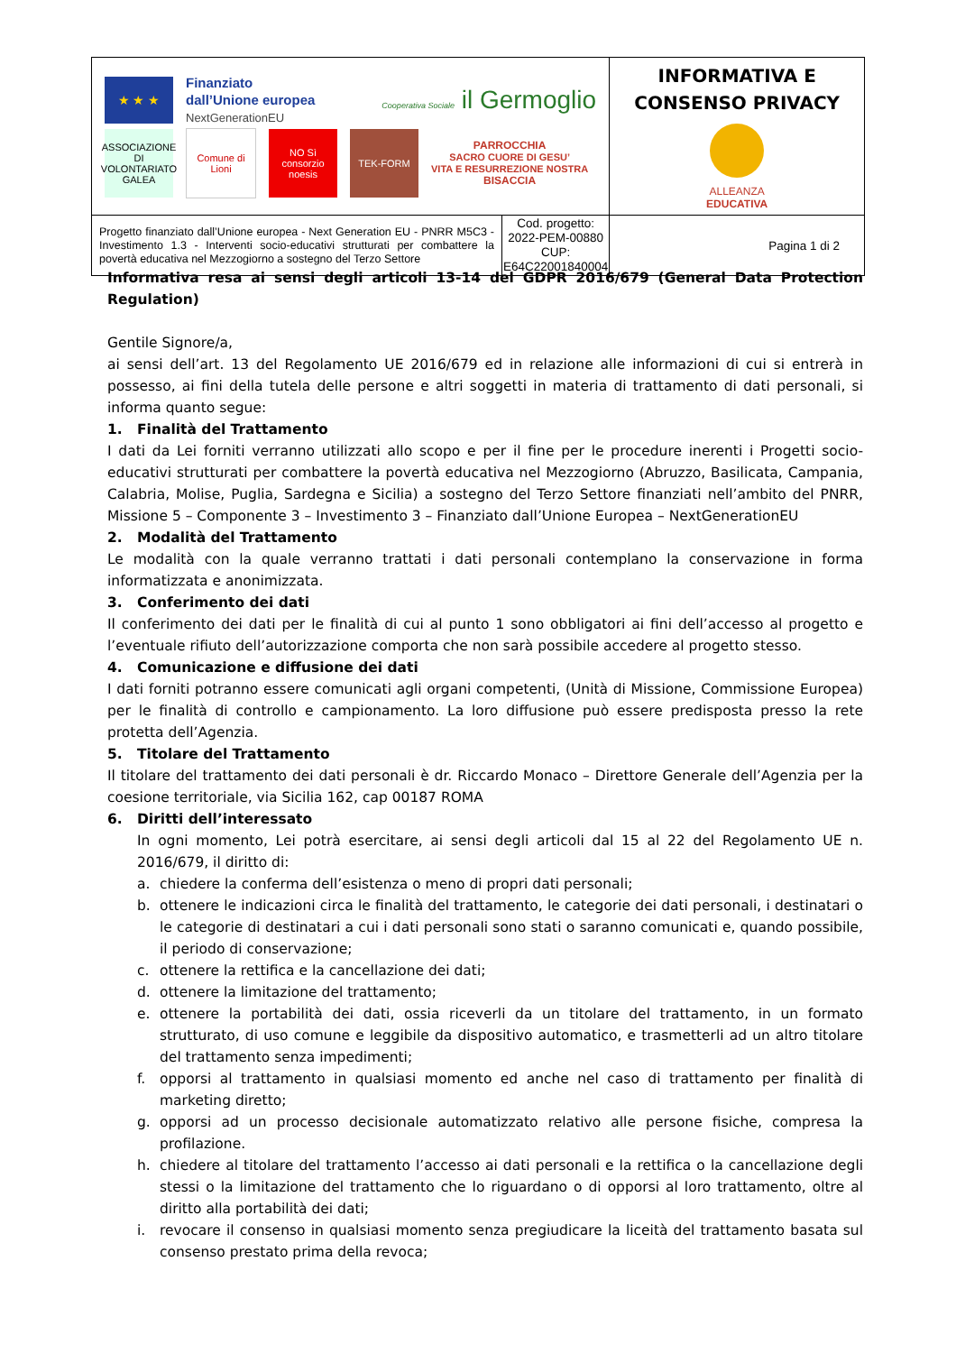| ★ ★ ★ Finanziato dall’Unione europea NextGenerationEU Cooperativa Sociale il Germoglio ASSOCIAZIONE DI VOLONTARIATO GALEA Comune di Lioni NO Sì consorzio noesis TEK-FORM PARROCCHIA SACRO CUORE DI GESU’ VITA E RESURREZIONE NOSTRA BISACCIA | | INFORMATIVA E CONSENSO PRIVACY ALLEANZA EDUCATIVA |
| Progetto finanziato dall’Unione europea - Next Generation EU - PNRR M5C3 - Investimento 1.3 - Interventi socio-educativi strutturati per combattere la povertà educativa nel Mezzogiorno a sostegno del Terzo Settore | Cod. progetto: 2022-PEM-00880 CUP: E64C22001840004 | Pagina 1 di 2 |
Informativa resa ai sensi degli articoli 13-14 del GDPR 2016/679 (General Data Protection Regulation)
Gentile Signore/a,
ai sensi dell’art. 13 del Regolamento UE 2016/679 ed in relazione alle informazioni di cui si entrerà in possesso, ai fini della tutela delle persone e altri soggetti in materia di trattamento di dati personali, si informa quanto segue:
1. Finalità del Trattamento
I dati da Lei forniti verranno utilizzati allo scopo e per il fine per le procedure inerenti i Progetti socio-educativi strutturati per combattere la povertà educativa nel Mezzogiorno (Abruzzo, Basilicata, Campania, Calabria, Molise, Puglia, Sardegna e Sicilia) a sostegno del Terzo Settore finanziati nell’ambito del PNRR, Missione 5 – Componente 3 – Investimento 3 – Finanziato dall’Unione Europea – NextGenerationEU
2. Modalità del Trattamento
Le modalità con la quale verranno trattati i dati personali contemplano la conservazione in forma informatizzata e anonimizzata.
3. Conferimento dei dati
Il conferimento dei dati per le finalità di cui al punto 1 sono obbligatori ai fini dell’accesso al progetto e l’eventuale rifiuto dell’autorizzazione comporta che non sarà possibile accedere al progetto stesso.
4. Comunicazione e diffusione dei dati
I dati forniti potranno essere comunicati agli organi competenti, (Unità di Missione, Commissione Europea) per le finalità di controllo e campionamento. La loro diffusione può essere predisposta presso la rete protetta dell’Agenzia.
5. Titolare del Trattamento
Il titolare del trattamento dei dati personali è dr. Riccardo Monaco – Direttore Generale dell’Agenzia per la coesione territoriale, via Sicilia 162, cap 00187 ROMA
6. Diritti dell’interessato
In ogni momento, Lei potrà esercitare, ai sensi degli articoli dal 15 al 22 del Regolamento UE n. 2016/679, il diritto di:
a. chiedere la conferma dell’esistenza o meno di propri dati personali;
b. ottenere le indicazioni circa le finalità del trattamento, le categorie dei dati personali, i destinatari o le categorie di destinatari a cui i dati personali sono stati o saranno comunicati e, quando possibile, il periodo di conservazione;
c. ottenere la rettifica e la cancellazione dei dati;
d. ottenere la limitazione del trattamento;
e. ottenere la portabilità dei dati, ossia riceverli da un titolare del trattamento, in un formato strutturato, di uso comune e leggibile da dispositivo automatico, e trasmetterli ad un altro titolare del trattamento senza impedimenti;
f. opporsi al trattamento in qualsiasi momento ed anche nel caso di trattamento per finalità di marketing diretto;
g. opporsi ad un processo decisionale automatizzato relativo alle persone fisiche, compresa la profilazione.
h. chiedere al titolare del trattamento l’accesso ai dati personali e la rettifica o la cancellazione degli stessi o la limitazione del trattamento che lo riguardano o di opporsi al loro trattamento, oltre al diritto alla portabilità dei dati;
i. revocare il consenso in qualsiasi momento senza pregiudicare la liceità del trattamento basata sul consenso prestato prima della revoca;